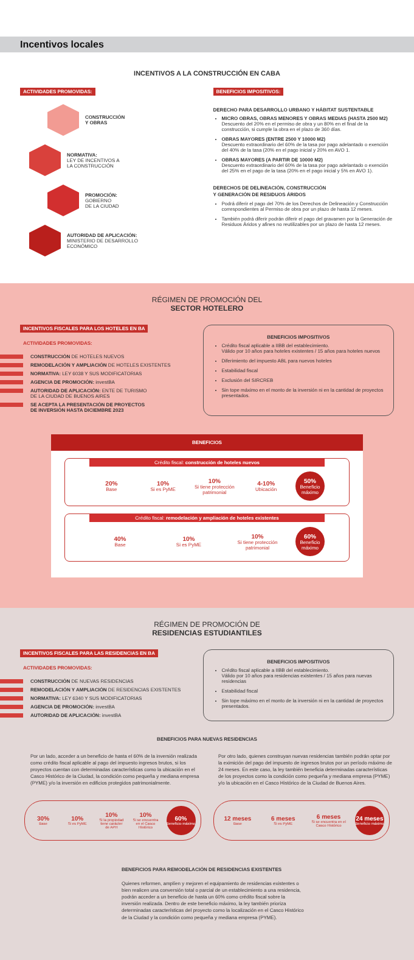Incentivos locales
INCENTIVOS A LA CONSTRUCCIÓN EN CABA
ACTIVIDADES PROMOVIDAS:
CONSTRUCCIÓN
Y OBRAS
NORMATIVA:
LEY DE INCENTIVOS A
LA CONSTRUCCIÓN
PROMOCIÓN:
GOBIERNO
DE LA CIUDAD
AUTORIDAD DE APLICACIÓN:
MINISTERIO DE DESARROLLO
ECONÓMICO
BENEFICIOS IMPOSITIVOS:
DERECHO PARA DESARROLLO URBANO Y HÁBITAT SUSTENTABLE
MICRO OBRAS, OBRAS MENORES Y OBRAS MEDIAS (HASTA 2500 M2)
Descuento del 20% en el permiso de obra y un 80% en el final de la construcción, si cumple la obra en el plazo de 360 días.
OBRAS MAYORES (ENTRE 2500 Y 10000 M2)
Descuento extraordinario del 60% de la tasa por pago adelantado o exención del 40% de la tasa (20% en el pago inicial y 20% en AVO 1.
OBRAS MAYORES (A PARTIR DE 10000 M2)
Descuento extraordinario del 60% de la tasa por pago adelantado o exención del 25% en el pago de la tasa (20% en el pago inicial y 5% en AVO 1).
DERECHOS DE DELINEACIÓN, CONSTRUCCIÓN
Y GENERACIÓN DE RESIDUOS ÁRIDOS
Podrá diferir el pago del 70% de los Derechos de Delineación y Construcción correspondientes al Permiso de obra por un plazo de hasta 12 meses.
También podrá diferir podrán diferir el pago del gravamen por la Generación de Residuos Áridos y afines no reutilizables por un plazo de hasta 12 meses.
RÉGIMEN DE PROMOCIÓN DEL
SECTOR HOTELERO
INCENTIVOS FISCALES PARA LOS HOTELES EN BA
ACTIVIDADES PROMOVIDAS:
CONSTRUCCIÓN DE HOTELES NUEVOS
REMODELACIÓN Y AMPLIACIÓN DE HOTELES EXISTENTES
NORMATIVA: LEY 6038 Y SUS MODIFICATORIAS
AGENCIA DE PROMOCIÓN: investBA
AUTORIDAD DE APLICACIÓN: ENTE DE TURISMO
DE LA CIUDAD DE BUENOS AIRES
SE ACEPTA LA PRESENTACIÓN DE PROYECTOS
DE INVERSIÓN HASTA DICIEMBRE 2023
BENEFICIOS IMPOSITIVOS
Crédito fiscal aplicable a IIBB del establecimiento.
Válido por 10 años para hoteles existentes / 15 años para hoteles nuevos
Diferimiento del impuesto ABL para nuevos hoteles
Estabilidad fiscal
Exclusión del SIRCREB
Sin tope máximo en el monto de la inversión ni en la cantidad de proyectos presentados.
BENEFICIOS
Crédito fiscal: construcción de hoteles nuevos
20%
Base
10%
Si es PyME
10%
Si tiene protección patrimonial
4-10%
Ubicación
50%
Beneficio máximo
Crédito fiscal: remodelación y ampliación de hoteles existentes
40%
Base
10%
Si es PyME
10%
Si tiene protección patrimonial
60%
Beneficio máximo
RÉGIMEN DE PROMOCIÓN DE
RESIDENCIAS ESTUDIANTILES
INCENTIVOS FISCALES PARA LAS RESIDENCIAS EN BA
ACTIVIDADES PROMOVIDAS:
CONSTRUCCIÓN DE NUEVAS RESIDENCIAS
REMODELACIÓN Y AMPLIACIÓN DE RESIDENCIAS EXISTENTES
NORMATIVA: LEY 6340 Y SUS MODIFICATORIAS
AGENCIA DE PROMOCIÓN: investBA
AUTORIDAD DE APLICACIÓN: investBA
BENEFICIOS IMPOSITIVOS
Crédito fiscal aplicable a IIBB del establecimiento.
Válido por 10 años para residencias existentes / 15 años para nuevas residencias
Estabilidad fiscal
Sin tope máximo en el monto de la inversión ni en la cantidad de proyectos presentados.
BENEFICIOS PARA NUEVAS RESIDENCIAS
Por un lado, acceder a un beneficio de hasta el 60% de la inversión realizada como crédito fiscal aplicable al pago del impuesto ingresos brutos, si los proyectos cuentan con determinadas características como la ubicación en el Casco Histórico de la Ciudad, la condición como pequeña y mediana empresa (PYME) y/o la inversión en edificios protegidos patrimonialmente.
Por otro lado, quienes construyan nuevas residencias también podrán optar por la eximición del pago del impuesto de ingresos brutos por un período máximo de 24 meses. En este caso, la ley también beneficia determinadas características de los proyectos como la condición como pequeña y mediana empresa (PYME) y/o la ubicación en el Casco Histórico de la Ciudad de Buenos Aires.
30%
Base
10%
Si es PyME
10%
Si la propiedad tiene carácter de APH
10%
Si se encuentra en el Casco Histórico
60%
Beneficio máximo
12 meses
Base
6 meses
Si es PyME
6 meses
Si se encuentra en el Casco Histórico
24 meses
Beneficio máximo
BENEFICIOS PARA REMODELACIÓN DE RESIDENCIAS EXISTENTES
Quienes reformen, amplíen y mejoren el equipamiento de residencias existentes o bien realicen una conversión total o parcial de un establecimiento a una residencia, podrán acceder a un beneficio de hasta un 60% como crédito fiscal sobre la inversión realizada. Dentro de este beneficio máximo, la ley también prioriza determinadas características del proyecto como la localización en el Casco Histórico de la Ciudad y la condición como pequeña y mediana empresa (PYME).